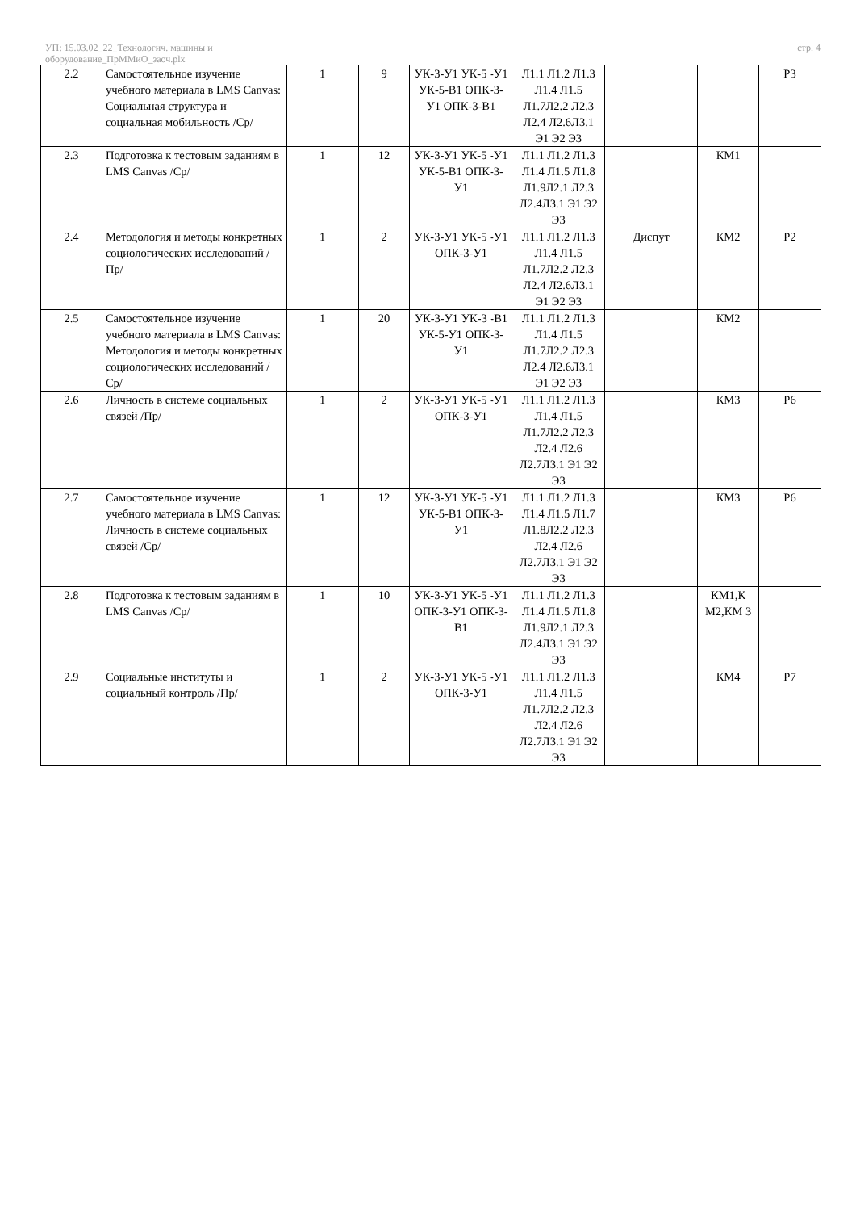УП: 15.03.02_22_Технологич. машины и
оборудование_ПрММиО_заоч.plx
стр. 4
| 2.2 | Самостоятельное изучение учебного материала в LMS Canvas: Социальная структура и социальная мобильность /Ср/ | 1 | 9 | УК-3-У1 УК-5 -У1 УК-5-В1 ОПК-3-У1 ОПК-3-В1 | Л1.1 Л1.2 Л1.3 Л1.4 Л1.5 Л1.7Л2.2 Л2.3 Л2.4 Л2.6Л3.1 Э1 Э2 Э3 | | | Р3 |
| 2.3 | Подготовка к тестовым заданиям в LMS Canvas /Ср/ | 1 | 12 | УК-3-У1 УК-5 -У1 УК-5-В1 ОПК-3-У1 | Л1.1 Л1.2 Л1.3 Л1.4 Л1.5 Л1.8 Л1.9Л2.1 Л2.3 Л2.4Л3.1 Э1 Э2 Э3 | | КМ1 | |
| 2.4 | Методология и методы конкретных социологических исследований /Пр/ | 1 | 2 | УК-3-У1 УК-5 -У1 ОПК-3-У1 | Л1.1 Л1.2 Л1.3 Л1.4 Л1.5 Л1.7Л2.2 Л2.3 Л2.4 Л2.6Л3.1 Э1 Э2 Э3 | Диспут | КМ2 | Р2 |
| 2.5 | Самостоятельное изучение учебного материала в LMS Canvas: Методология и методы конкретных социологических исследований /Ср/ | 1 | 20 | УК-3-У1 УК-3 -В1 УК-5-У1 ОПК-3-У1 | Л1.1 Л1.2 Л1.3 Л1.4 Л1.5 Л1.7Л2.2 Л2.3 Л2.4 Л2.6Л3.1 Э1 Э2 Э3 | | КМ2 | |
| 2.6 | Личность в системе социальных связей /Пр/ | 1 | 2 | УК-3-У1 УК-5 -У1 ОПК-3-У1 | Л1.1 Л1.2 Л1.3 Л1.4 Л1.5 Л1.7Л2.2 Л2.3 Л2.4 Л2.6 Л2.7Л3.1 Э1 Э2 Э3 | | КМ3 | Р6 |
| 2.7 | Самостоятельное изучение учебного материала в LMS Canvas: Личность в системе социальных связей /Ср/ | 1 | 12 | УК-3-У1 УК-5 -У1 УК-5-В1 ОПК-3-У1 | Л1.1 Л1.2 Л1.3 Л1.4 Л1.5 Л1.7 Л1.8Л2.2 Л2.3 Л2.4 Л2.6 Л2.7Л3.1 Э1 Э2 Э3 | | КМ3 | Р6 |
| 2.8 | Подготовка к тестовым заданиям в LMS Canvas /Ср/ | 1 | 10 | УК-3-У1 УК-5 -У1 ОПК-3-У1 ОПК-3-В1 | Л1.1 Л1.2 Л1.3 Л1.4 Л1.5 Л1.8 Л1.9Л2.1 Л2.3 Л2.4Л3.1 Э1 Э2 Э3 | | КМ1,К М2,КМ 3 | |
| 2.9 | Социальные институты и социальный контроль /Пр/ | 1 | 2 | УК-3-У1 УК-5 -У1 ОПК-3-У1 | Л1.1 Л1.2 Л1.3 Л1.4 Л1.5 Л1.7Л2.2 Л2.3 Л2.4 Л2.6 Л2.7Л3.1 Э1 Э2 Э3 | | КМ4 | Р7 |